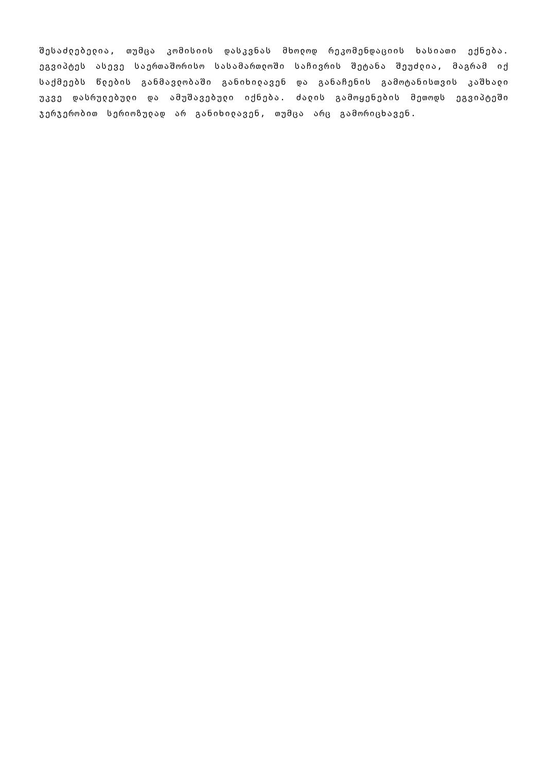შესაძლებელია, თუმცა კომისიის დასკვნას მხოლოდ რეკომენდაციის ხასიათი ექნება. ეგვიპტეს ასევე საერთაშორისო სასამართლოში საჩივრის შეტანა შეუძლია, მაგრამ იქ საქმეებს წლების განმავლობაში განიხილავენ და განაჩენის გამოტანისთვის კაშხალი უკვე დასრულებული და ამუშავებული იქნება. ძალის გამოყენების მეთოდს ეგვიპტეში ჯერჯერობით სერიოზულად არ განიხილავენ, თუმცა არც გამორიცხავენ.